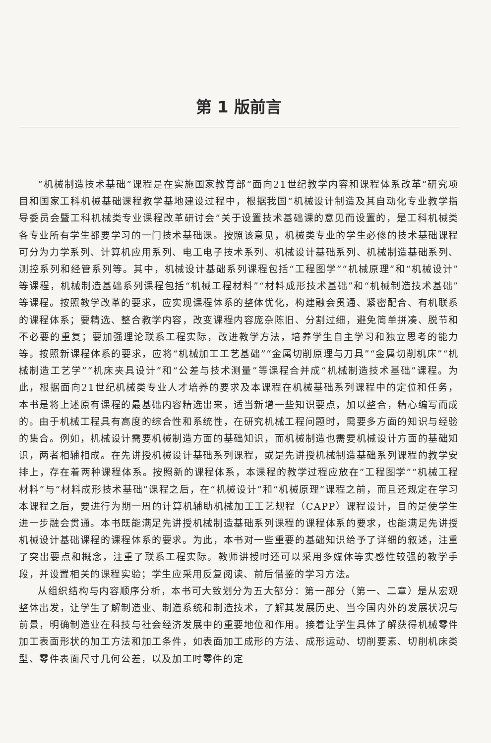第 1 版前言
“机械制造技术基础”课程是在实施国家教育部“面向21世纪教学内容和课程体系改革”研究项目和国家工科机械基础课程教学基地建设过程中，根据我国“机械设计制造及其自动化专业教学指导委员会暨工科机械类专业课程改革研讨会”关于设置技术基础课的意见而设置的，是工科机械类各专业所有学生都要学习的一门技术基础课。按照该意见，机械类专业的学生必修的技术基础课程可分为力学系列、计算机应用系列、电工电子技术系列、机械设计基础系列、机械制造基础系列、测控系列和经管系列等。其中，机械设计基础系列课程包括“工程图学”“机械原理”和“机械设计”等课程，机械制造基础系列课程包括“机械工程材料”“材料成形技术基础”和“机械制造技术基础”等课程。按照教学改革的要求，应实现课程体系的整体优化，构建融会贯通、紧密配合、有机联系的课程体系；要精选、整合教学内容，改变课程内容庞杂陈旧、分割过细，避免简单拼凑、脱节和不必要的重复；要加强理论联系工程实际，改进教学方法，培养学生自主学习和独立思考的能力等。按照新课程体系的要求，应将“机械加工工艺基础”“金属切削原理与刀具”“金属切削机床”“机械制造工艺学”“机床夹具设计”和“公差与技术测量”等课程合并成“机械制造技术基础”课程。为此，根据面向21世纪机械类专业人才培养的要求及本课程在机械基础系列课程中的定位和任务，本书是将上述原有课程的最基础内容精选出来，适当新增一些知识要点，加以整合，精心编写而成的。由于机械工程具有高度的综合性和系统性，在研究机械工程问题时，需要多方面的知识与经验的集合。例如，机械设计需要机械制造方面的基础知识，而机械制造也需要机械设计方面的基础知识，两者相辅相成。在先讲授机械设计基础系列课程，或是先讲授机械制造基础系列课程的教学安排上，存在着两种课程体系。按照新的课程体系，本课程的教学过程应放在“工程图学”“机械工程材料”与“材料成形技术基础”课程之后，在“机械设计”和“机械原理”课程之前，而且还规定在学习本课程之后，要进行为期一周的计算机辅助机械加工工艺规程（CAPP）课程设计，目的是使学生进一步融会贯通。本书既能满足先讲授机械制造基础系列课程的课程体系的要求，也能满足先讲授机械设计基础课程的课程体系的要求。为此，本书对一些重要的基础知识给予了详细的叙述，注重了突出要点和概念，注重了联系工程实际。教师讲授时还可以采用多媒体等实感性较强的教学手段，并设置相关的课程实验；学生应采用反复阅读、前后借鉴的学习方法。
从组织结构与内容顺序分析，本书可大致划分为五大部分：第一部分（第一、二章）是从宏观整体出发，让学生了解制造业、制造系统和制造技术，了解其发展历史、当今国内外的发展状况与前景，明确制造业在科技与社会经济发展中的重要地位和作用。接着让学生具体了解获得机械零件加工表面形状的加工方法和加工条件，如表面加工成形的方法、成形运动、切削要素、切削机床类型、零件表面尺寸几何公差，以及加工时零件的定